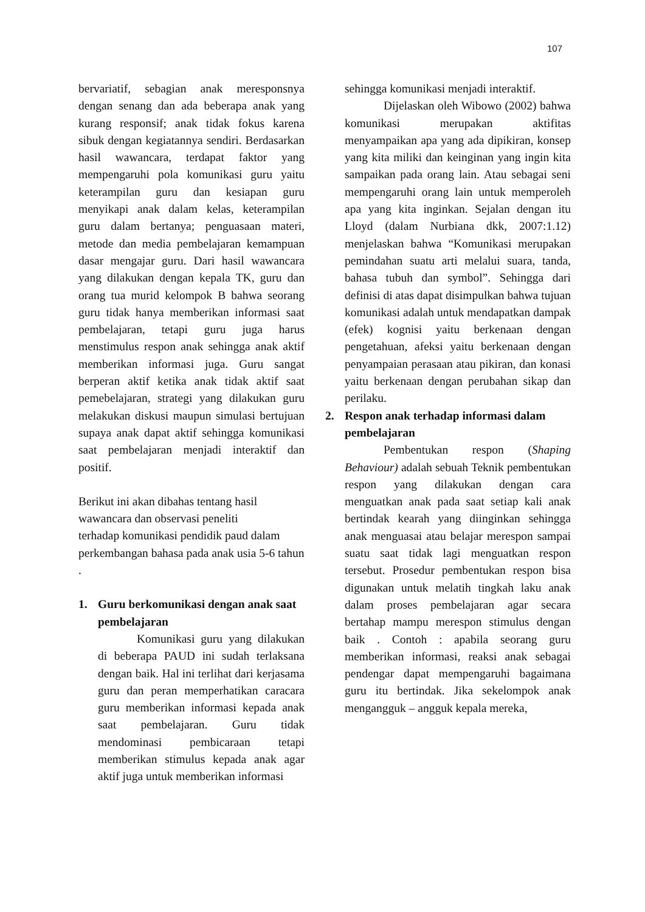107
bervariatif, sebagian anak meresponsnya dengan senang dan ada beberapa anak yang kurang responsif; anak tidak fokus karena sibuk dengan kegiatannya sendiri. Berdasarkan hasil wawancara, terdapat faktor yang mempengaruhi pola komunikasi guru yaitu keterampilan guru dan kesiapan guru menyikapi anak dalam kelas, keterampilan guru dalam bertanya; penguasaan materi, metode dan media pembelajaran kemampuan dasar mengajar guru. Dari hasil wawancara yang dilakukan dengan kepala TK, guru dan orang tua murid kelompok B bahwa seorang guru tidak hanya memberikan informasi saat pembelajaran, tetapi guru juga harus menstimulus respon anak sehingga anak aktif memberikan informasi juga. Guru sangat berperan aktif ketika anak tidak aktif saat pemebelajaran, strategi yang dilakukan guru melakukan diskusi maupun simulasi bertujuan supaya anak dapat aktif sehingga komunikasi saat pembelajaran menjadi interaktif dan positif.
Berikut ini akan dibahas tentang hasil wawancara dan observasi peneliti
terhadap komunikasi pendidik paud dalam perkembangan bahasa pada anak usia 5-6 tahun .
1. Guru berkomunikasi dengan anak saat pembelajaran
Komunikasi guru yang dilakukan di beberapa PAUD ini sudah terlaksana dengan baik. Hal ini terlihat dari kerjasama guru dan peran memperhatikan caracara guru memberikan informasi kepada anak saat pembelajaran. Guru tidak mendominasi pembicaraan tetapi memberikan stimulus kepada anak agar aktif juga untuk memberikan informasi
sehingga komunikasi menjadi interaktif.
Dijelaskan oleh Wibowo (2002) bahwa komunikasi merupakan aktifitas menyampaikan apa yang ada dipikiran, konsep yang kita miliki dan keinginan yang ingin kita sampaikan pada orang lain. Atau sebagai seni mempengaruhi orang lain untuk memperoleh apa yang kita inginkan. Sejalan dengan itu Lloyd (dalam Nurbiana dkk, 2007:1.12) menjelaskan bahwa “Komunikasi merupakan pemindahan suatu arti melalui suara, tanda, bahasa tubuh dan symbol”. Sehingga dari definisi di atas dapat disimpulkan bahwa tujuan komunikasi adalah untuk mendapatkan dampak (efek) kognisi yaitu berkenaan dengan pengetahuan, afeksi yaitu berkenaan dengan penyampaian perasaan atau pikiran, dan konasi yaitu berkenaan dengan perubahan sikap dan perilaku.
2. Respon anak terhadap informasi dalam pembelajaran
Pembentukan respon (Shaping Behaviour) adalah sebuah Teknik pembentukan respon yang dilakukan dengan cara menguatkan anak pada saat setiap kali anak bertindak kearah yang diinginkan sehingga anak menguasai atau belajar merespon sampai suatu saat tidak lagi menguatkan respon tersebut. Prosedur pembentukan respon bisa digunakan untuk melatih tingkah laku anak dalam proses pembelajaran agar secara bertahap mampu merespon stimulus dengan baik . Contoh : apabila seorang guru memberikan informasi, reaksi anak sebagai pendengar dapat mempengaruhi bagaimana guru itu bertindak. Jika sekelompok anak mengangguk – angguk kepala mereka,